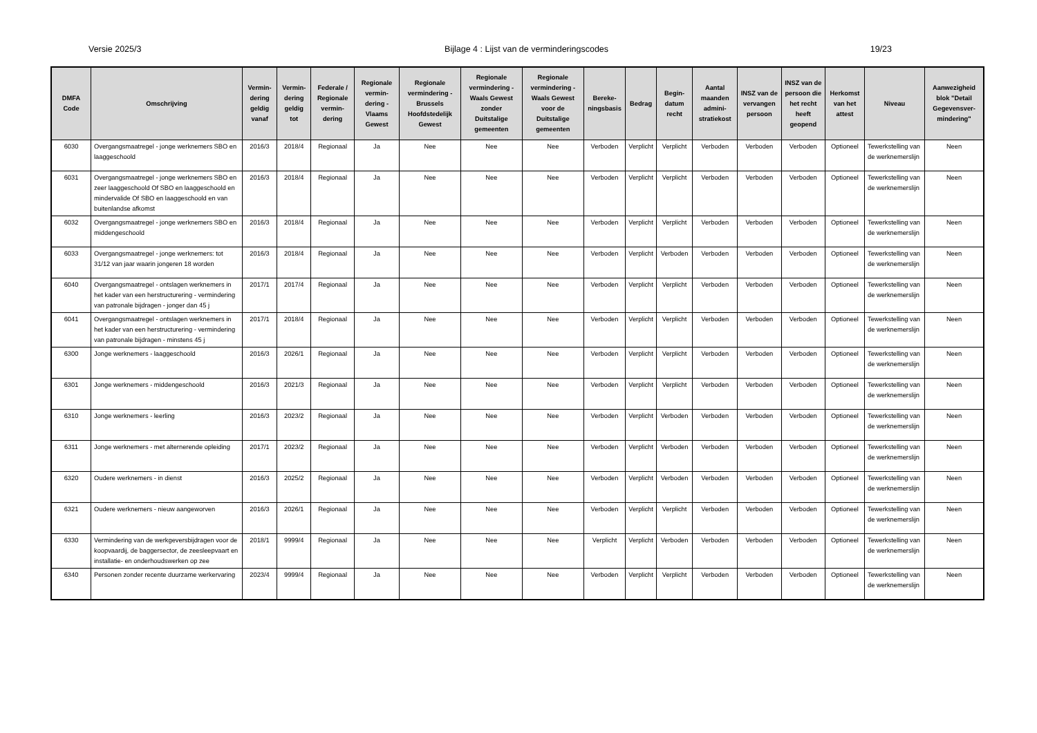Versie 2025/3 Bijlage 4 : Lijst van de verminderingscodes 19/23
| DMFA Code | Omschrijving | Vermin-dering geldig vanaf | Vermin-dering geldig tot | Federale / Regionale vermin-dering | Regionale vermin-dering - Vlaams Gewest | Regionale vermindering - Brussels Hoofdstedelijk Gewest | Regionale vermindering - Waals Gewest zonder Duitstalige gemeenten | Regionale vermindering - Waals Gewest voor de Duitstalige gemeenten | Bereke-ningsbasis | Bedrag | Begin-datum recht | Aantal maanden admini-stratiekost | INSZ van de vervangen persoon | INSZ van de persoon die het recht heeft geopend | Herkomst van het attest | Niveau | Aanwezigheid blok "Detail Gegevensver-mindering" |
| --- | --- | --- | --- | --- | --- | --- | --- | --- | --- | --- | --- | --- | --- | --- | --- | --- | --- |
| 6030 | Overgangsmaatregel - jonge werknemers SBO en laaggeschoold | 2016/3 | 2018/4 | Regionaal | Ja | Nee | Nee | Nee | Verboden | Verplicht | Verplicht | Verboden | Verboden | Verboden | Optioneel | Tewerkstelling van de werknemerslijn | Neen |
| 6031 | Overgangsmaatregel - jonge werknemers SBO en zeer laaggeschoold Of SBO en laaggeschoold en mindervalide Of SBO en laaggeschoold en van buitenlandse afkomst | 2016/3 | 2018/4 | Regionaal | Ja | Nee | Nee | Nee | Verboden | Verplicht | Verplicht | Verboden | Verboden | Verboden | Optioneel | Tewerkstelling van de werknemerslijn | Neen |
| 6032 | Overgangsmaatregel - jonge werknemers SBO en middengeschoold | 2016/3 | 2018/4 | Regionaal | Ja | Nee | Nee | Nee | Verboden | Verplicht | Verplicht | Verboden | Verboden | Verboden | Optioneel | Tewerkstelling van de werknemerslijn | Neen |
| 6033 | Overgangsmaatregel - jonge werknemers: tot 31/12 van jaar waarin jongeren 18 worden | 2016/3 | 2018/4 | Regionaal | Ja | Nee | Nee | Nee | Verboden | Verplicht | Verboden | Verboden | Verboden | Verboden | Optioneel | Tewerkstelling van de werknemerslijn | Neen |
| 6040 | Overgangsmaatregel - ontslagen werknemers in het kader van een herstructurering - vermindering van patronale bijdragen - jonger dan 45 j | 2017/1 | 2017/4 | Regionaal | Ja | Nee | Nee | Nee | Verboden | Verplicht | Verplicht | Verboden | Verboden | Verboden | Optioneel | Tewerkstelling van de werknemerslijn | Neen |
| 6041 | Overgangsmaatregel - ontslagen werknemers in het kader van een herstructurering - vermindering van patronale bijdragen - minstens 45 j | 2017/1 | 2018/4 | Regionaal | Ja | Nee | Nee | Nee | Verboden | Verplicht | Verplicht | Verboden | Verboden | Verboden | Optioneel | Tewerkstelling van de werknemerslijn | Neen |
| 6300 | Jonge werknemers - laaggeschoold | 2016/3 | 2026/1 | Regionaal | Ja | Nee | Nee | Nee | Verboden | Verplicht | Verplicht | Verboden | Verboden | Verboden | Optioneel | Tewerkstelling van de werknemerslijn | Neen |
| 6301 | Jonge werknemers - middengeschoold | 2016/3 | 2021/3 | Regionaal | Ja | Nee | Nee | Nee | Verboden | Verplicht | Verplicht | Verboden | Verboden | Verboden | Optioneel | Tewerkstelling van de werknemerslijn | Neen |
| 6310 | Jonge werknemers - leerling | 2016/3 | 2023/2 | Regionaal | Ja | Nee | Nee | Nee | Verboden | Verplicht | Verboden | Verboden | Verboden | Verboden | Optioneel | Tewerkstelling van de werknemerslijn | Neen |
| 6311 | Jonge werknemers - met alternerende opleiding | 2017/1 | 2023/2 | Regionaal | Ja | Nee | Nee | Nee | Verboden | Verplicht | Verboden | Verboden | Verboden | Verboden | Optioneel | Tewerkstelling van de werknemerslijn | Neen |
| 6320 | Oudere werknemers - in dienst | 2016/3 | 2025/2 | Regionaal | Ja | Nee | Nee | Nee | Verboden | Verplicht | Verboden | Verboden | Verboden | Verboden | Optioneel | Tewerkstelling van de werknemerslijn | Neen |
| 6321 | Oudere werknemers - nieuw aangeworven | 2016/3 | 2026/1 | Regionaal | Ja | Nee | Nee | Nee | Verboden | Verplicht | Verplicht | Verboden | Verboden | Verboden | Optioneel | Tewerkstelling van de werknemerslijn | Neen |
| 6330 | Vermindering van de werkgeversbijdragen voor de koopvaardij, de baggersector, de zeesleepvaart en installatie- en onderhoudswerken op zee | 2018/1 | 9999/4 | Regionaal | Ja | Nee | Nee | Nee | Verplicht | Verplicht | Verboden | Verboden | Verboden | Verboden | Optioneel | Tewerkstelling van de werknemerslijn | Neen |
| 6340 | Personen zonder recente duurzame werkervaring | 2023/4 | 9999/4 | Regionaal | Ja | Nee | Nee | Nee | Verboden | Verplicht | Verplicht | Verboden | Verboden | Verboden | Optioneel | Tewerkstelling van de werknemerslijn | Neen |